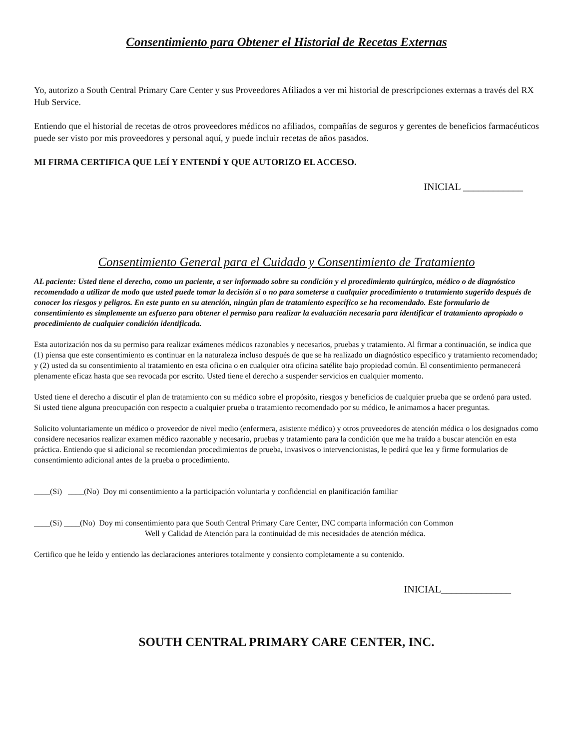Consentimiento para Obtener el Historial de Recetas Externas
Yo, autorizo a South Central Primary Care Center y sus Proveedores Afiliados a ver mi historial de prescripciones externas a través del RX Hub Service.
Entiendo que el historial de recetas de otros proveedores médicos no afiliados, compañías de seguros y gerentes de beneficios farmacéuticos puede ser visto por mis proveedores y personal aquí, y puede incluir recetas de años pasados.
MI FIRMA CERTIFICA QUE LEÍ Y ENTENDÍ Y QUE AUTORIZO EL ACCESO.
INICIAL ____________
Consentimiento General para el Cuidado y Consentimiento de Tratamiento
AL paciente: Usted tiene el derecho, como un paciente, a ser informado sobre su condición y el procedimiento quirúrgico, médico o de diagnóstico recomendado a utilizar de modo que usted puede tomar la decisión sí o no para someterse a cualquier procedimiento o tratamiento sugerido después de conocer los riesgos y peligros. En este punto en su atención, ningún plan de tratamiento específico se ha recomendado. Este formulario de consentimiento es simplemente un esfuerzo para obtener el permiso para realizar la evaluación necesaria para identificar el tratamiento apropiado o procedimiento de cualquier condición identificada.
Esta autorización nos da su permiso para realizar exámenes médicos razonables y necesarios, pruebas y tratamiento. Al firmar a continuación, se indica que (1) piensa que este consentimiento es continuar en la naturaleza incluso después de que se ha realizado un diagnóstico específico y tratamiento recomendado; y (2) usted da su consentimiento al tratamiento en esta oficina o en cualquier otra oficina satélite bajo propiedad común. El consentimiento permanecerá plenamente eficaz hasta que sea revocada por escrito. Usted tiene el derecho a suspender servicios en cualquier momento.
Usted tiene el derecho a discutir el plan de tratamiento con su médico sobre el propósito, riesgos y beneficios de cualquier prueba que se ordenó para usted. Si usted tiene alguna preocupación con respecto a cualquier prueba o tratamiento recomendado por su médico, le animamos a hacer preguntas.
Solicito voluntariamente un médico o proveedor de nivel medio (enfermera, asistente médico) y otros proveedores de atención médica o los designados como considere necesarios realizar examen médico razonable y necesario, pruebas y tratamiento para la condición que me ha traído a buscar atención en esta práctica. Entiendo que si adicional se recomiendan procedimientos de prueba, invasivos o intervencionistas, le pedirá que lea y firme formularios de consentimiento adicional antes de la prueba o procedimiento.
____(Si) ____(No) Doy mi consentimiento a la participación voluntaria y confidencial en planificación familiar
____(Si) ____(No) Doy mi consentimiento para que South Central Primary Care Center, INC comparta información con Common
Well y Calidad de Atención para la continuidad de mis necesidades de atención médica.
Certifico que he leído y entiendo las declaraciones anteriores totalmente y consiento completamente a su contenido.
INICIAL______________
SOUTH CENTRAL PRIMARY CARE CENTER, INC.